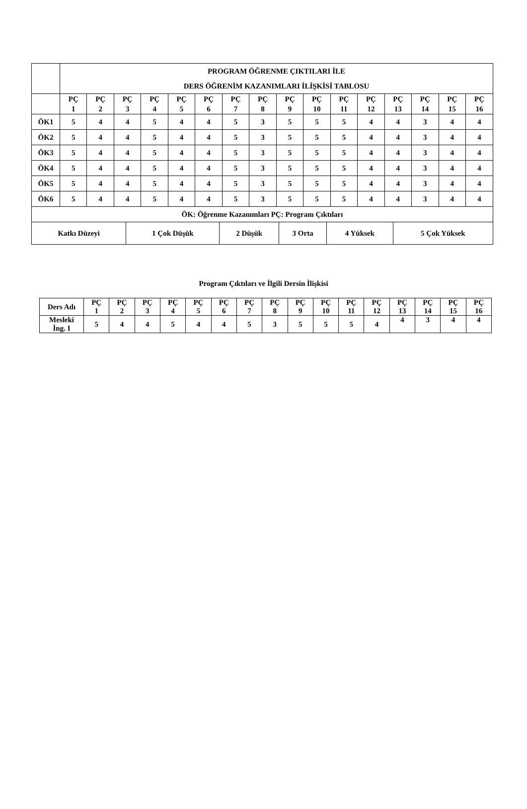| | PROGRAM ÖĞRENME ÇIKTILARI İLE DERS ÖĞRENİM KAZANIMLARI İLİŞKİSİ TABLOSU | | | | | | | | | | | | | | | |
| | PÇ 1 | PÇ 2 | PÇ 3 | PÇ 4 | PÇ 5 | PÇ 6 | PÇ 7 | PÇ 8 | PÇ 9 | PÇ 10 | PÇ 11 | PÇ 12 | PÇ 13 | PÇ 14 | PÇ 15 | PÇ 16 |
| ÖK1 | 5 | 4 | 4 | 5 | 4 | 4 | 5 | 3 | 5 | 5 | 5 | 4 | 4 | 3 | 4 | 4 |
| ÖK2 | 5 | 4 | 4 | 5 | 4 | 4 | 5 | 3 | 5 | 5 | 5 | 4 | 4 | 3 | 4 | 4 |
| ÖK3 | 5 | 4 | 4 | 5 | 4 | 4 | 5 | 3 | 5 | 5 | 5 | 4 | 4 | 3 | 4 | 4 |
| ÖK4 | 5 | 4 | 4 | 5 | 4 | 4 | 5 | 3 | 5 | 5 | 5 | 4 | 4 | 3 | 4 | 4 |
| ÖK5 | 5 | 4 | 4 | 5 | 4 | 4 | 5 | 3 | 5 | 5 | 5 | 4 | 4 | 3 | 4 | 4 |
| ÖK6 | 5 | 4 | 4 | 5 | 4 | 4 | 5 | 3 | 5 | 5 | 5 | 4 | 4 | 3 | 4 | 4 |
| ÖK: Öğrenme Kazanımları PÇ: Program Çıktıları | | | | | | | | | | | | | | | | |
| Katkı Düzeyi | 1 Çok Düşük | 2 Düşük | 3 Orta | 4 Yüksek | 5 Çok Yüksek |
Program Çıktıları ve İlgili Dersin İlişkisi
| Ders Adı | PÇ 1 | PÇ 2 | PÇ 3 | PÇ 4 | PÇ 5 | PÇ 6 | PÇ 7 | PÇ 8 | PÇ 9 | PÇ 10 | PÇ 11 | PÇ 12 | PÇ 13 | PÇ 14 | PÇ 15 | PÇ 16 |
| Mesleki İng. I | 5 | 4 | 4 | 5 | 4 | 4 | 5 | 3 | 5 | 5 | 5 | 4 | 4 | 3 | 4 | 4 |